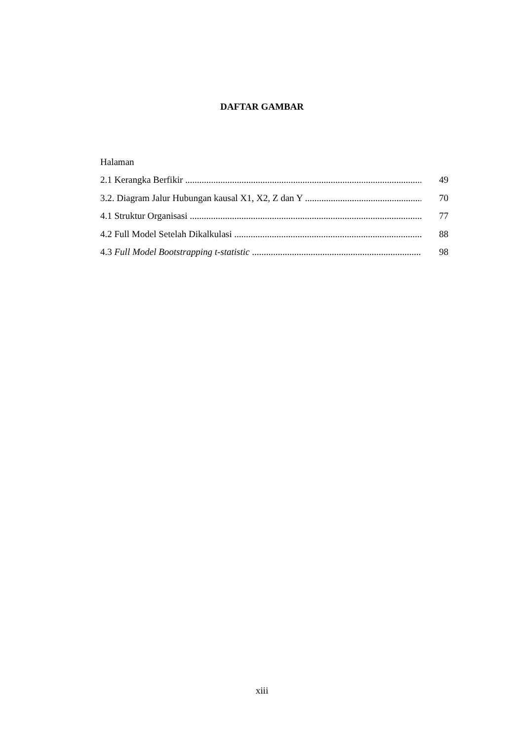DAFTAR GAMBAR
Halaman
2.1 Kerangka Berfikir ........................................................................................................ 49
3.2. Diagram Jalur Hubungan kausal X1, X2, Z dan Y .......................................................... 70
4.1 Struktur Organisasi ........................................................................................................ 77
4.2 Full Model Setelah Dikalkulasi ...................................................................................... 88
4.3 Full Model Bootstrapping t-statistic .......................................................................... 98
xiii